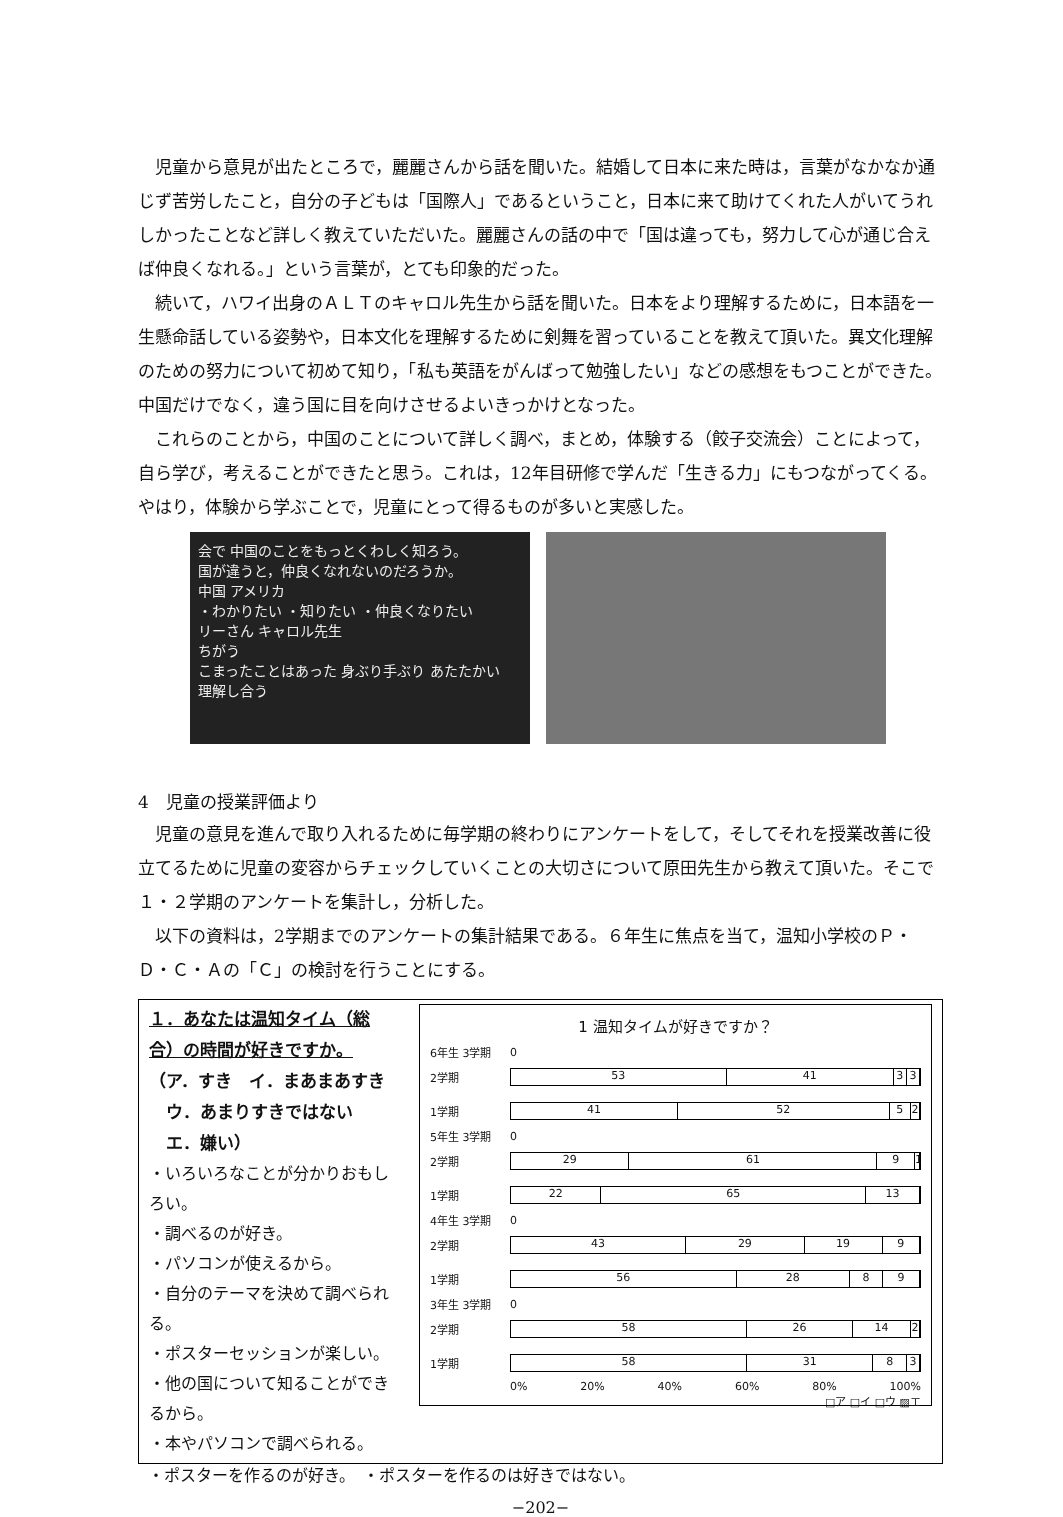児童から意見が出たところで，麗麗さんから話を聞いた。結婚して日本に来た時は，言葉がなかなか通じず苦労したこと，自分の子どもは「国際人」であるということ，日本に来て助けてくれた人がいてうれしかったことなど詳しく教えていただいた。麗麗さんの話の中で「国は違っても，努力して心が通じ合えば仲良くなれる。」という言葉が，とても印象的だった。
続いて，ハワイ出身のＡＬＴのキャロル先生から話を聞いた。日本をより理解するために，日本語を一生懸命話している姿勢や，日本文化を理解するために剣舞を習っていることを教えて頂いた。異文化理解のための努力について初めて知り，「私も英語をがんばって勉強したい」などの感想をもつことができた。中国だけでなく，違う国に目を向けさせるよいきっかけとなった。
これらのことから，中国のことについて詳しく調べ，まとめ，体験する（餃子交流会）ことによって，自ら学び，考えることができたと思う。これは，12年目研修で学んだ「生きる力」にもつながってくる。やはり，体験から学ぶことで，児童にとって得るものが多いと実感した。
会で 中国のことをもっとくわしく知ろう。
国が違うと，仲良くなれないのだろうか。
中国 アメリカ
・わかりたい ・知りたい ・仲良くなりたい
リーさん キャロル先生
ちがう
こまったことはあった 身ぶり手ぶり あたたかい
理解し合う
4　児童の授業評価より
児童の意見を進んで取り入れるために毎学期の終わりにアンケートをして，そしてそれを授業改善に役立てるために児童の変容からチェックしていくことの大切さについて原田先生から教えて頂いた。そこで１・２学期のアンケートを集計し，分析した。
以下の資料は，2学期までのアンケートの集計結果である。６年生に焦点を当て，温知小学校のＰ・Ｄ・Ｃ・Ａの「Ｃ」の検討を行うことにする。
１．あなたは温知タイム（総合）の時間が好きですか。
（ア．すき　イ．まあまあすき
　ウ．あまりすきではない
　エ．嫌い）
・いろいろなことが分かりおもしろい。
・調べるのが好き。
・パソコンが使えるから。
・自分のテーマを決めて調べられる。
・ポスターセッションが楽しい。
・他の国について知ることができるから。
・本やパソコンで調べられる。
1 温知タイムが好きですか？
6年生 3学期 0
2学期
53 41 3 3
1学期
41 52 5 2
5年生 3学期 0
2学期
29 61 9 1
1学期
22 65 13
4年生 3学期 0
2学期
43 29 19 9
1学期
56 28 8 9
3年生 3学期 0
2学期
58 26 14 2
1学期
58 31 8 3
0% 20% 40% 60% 80% 100%
□ア □イ □ウ ▨エ
・ポスターを作るのが好き。　・ポスターを作るのは好きではない。
−202−